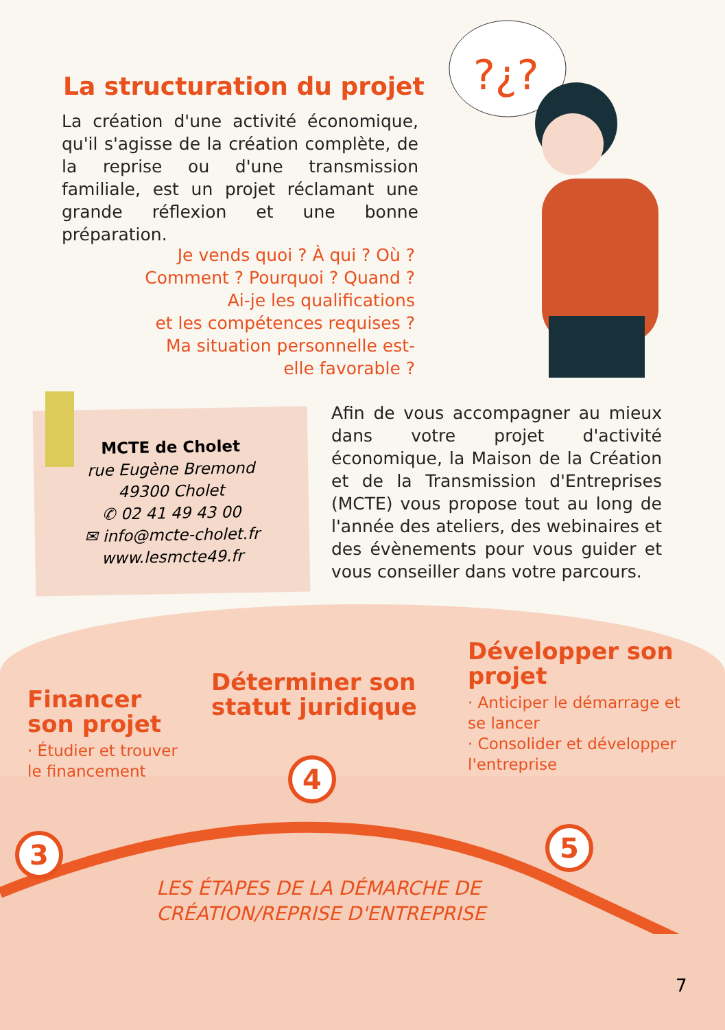?¿?
La structuration du projet
La création d'une activité économique, qu'il s'agisse de la création complète, de la reprise ou d'une transmission familiale, est un projet réclamant une grande réflexion et une bonne préparation.
Je vends quoi ? À qui ? Où ?
Comment ? Pourquoi ? Quand ?
Ai-je les qualifications
et les compétences requises ?
Ma situation personnelle est-elle favorable ?
MCTE de Cholet
rue Eugène Bremond
49300 Cholet
✆ 02 41 49 43 00
✉ info@mcte-cholet.fr
www.lesmcte49.fr
Afin de vous accompagner au mieux dans votre projet d'activité économique, la Maison de la Création et de la Transmission d'Entreprises (MCTE) vous propose tout au long de l'année des ateliers, des webinaires et des évènements pour vous guider et vous conseiller dans votre parcours.
Financer son projet
· Étudier et trouver le financement
Déterminer son statut juridique
Développer son projet
· Anticiper le démarrage et se lancer
· Consolider et développer l'entreprise
3
4
5
LES ÉTAPES DE LA DÉMARCHE DE
CRÉATION/REPRISE D'ENTREPRISE
7